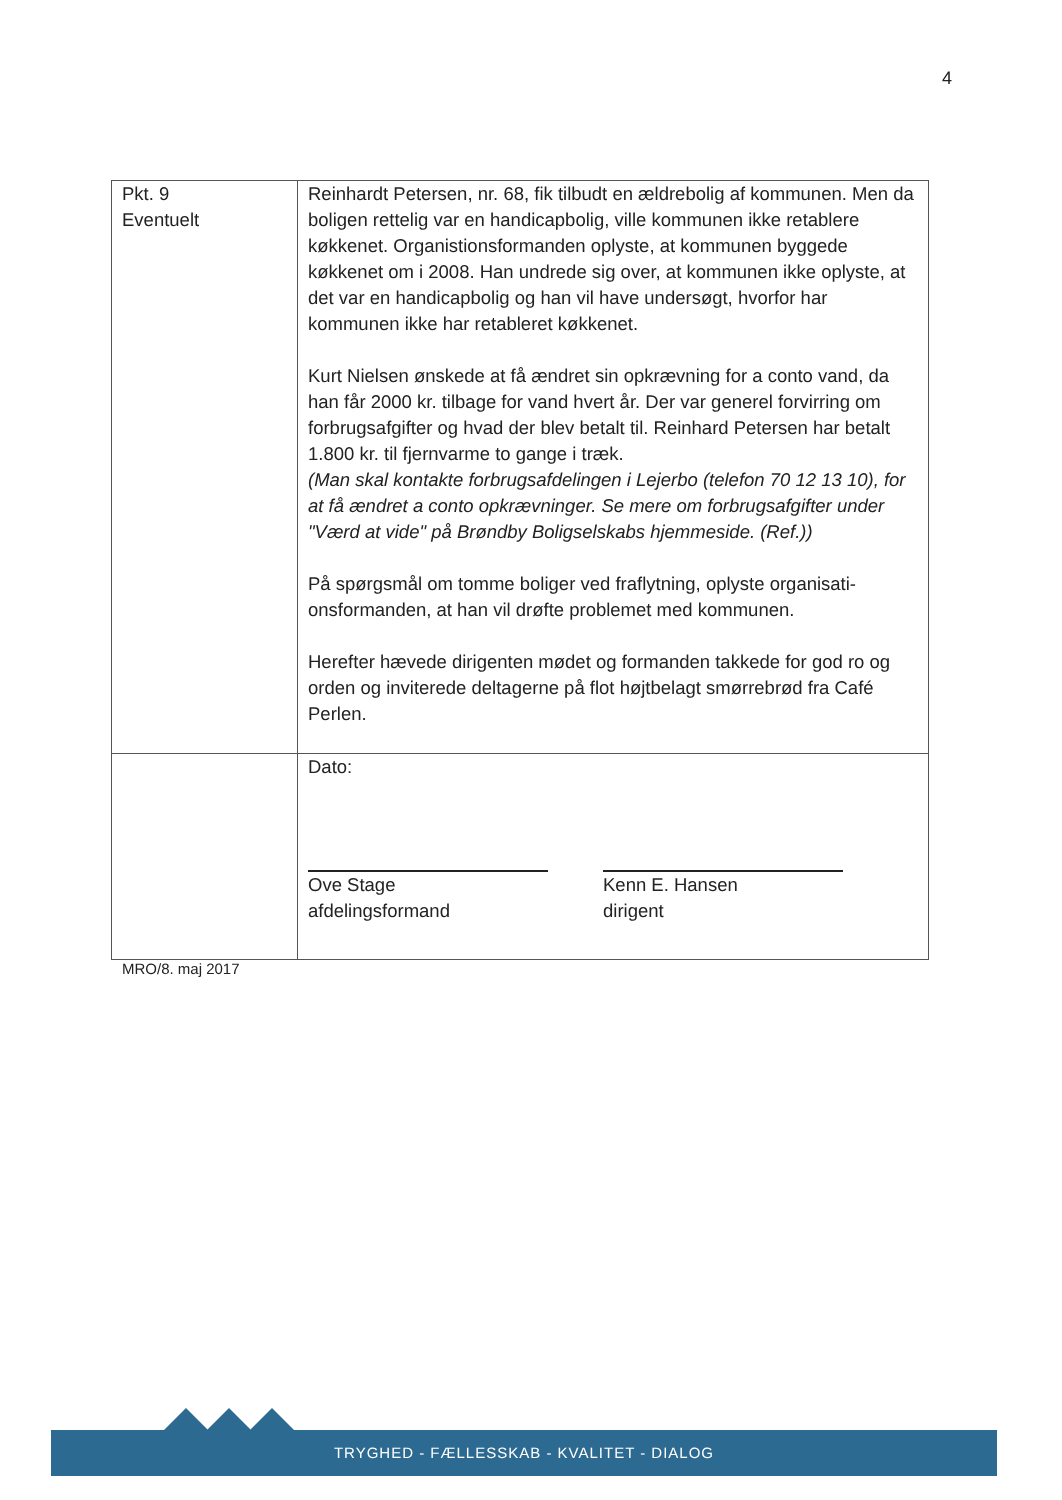4
| Pkt. 9 Eventuelt | Reinhardt Petersen, nr. 68, fik tilbudt en ældrebolig af kommunen. Men da boligen rettelig var en handicapbolig, ville kommunen ikke retablere køkkenet. Organistionsformanden oplyste, at kommunen byggede køkkenet om i 2008. Han undrede sig over, at kommunen ikke oplyste, at det var en handicapbolig og han vil have undersøgt, hvorfor har kommunen ikke har retableret køkkenet. Kurt Nielsen ønskede at få ændret sin opkrævning for a conto vand, da han får 2000 kr. tilbage for vand hvert år. Der var generel forvirring om forbrugsafgifter og hvad der blev betalt til. Reinhard Petersen har betalt 1.800 kr. til fjernvarme to gange i træk. (Man skal kontakte forbrugsafdelingen i Lejerbo (telefon 70 12 13 10), for at få ændret a conto opkrævninger. Se mere om forbrugsafgifter under "Værd at vide" på Brøndby Boligselskabs hjemmeside. (Ref.)) På spørgsmål om tomme boliger ved fraflytning, oplyste organisati-onsformanden, at han vil drøfte problemet med kommunen. Herefter hævede dirigenten mødet og formanden takkede for god ro og orden og inviterede deltagerne på flot højtbelagt smørrebrød fra Café Perlen. |
| | Dato: Ove Stage afdelingsformand Kenn E. Hansen dirigent |
MRO/8. maj 2017
TRYGHED - FÆLLESSKAB - KVALITET - DIALOG